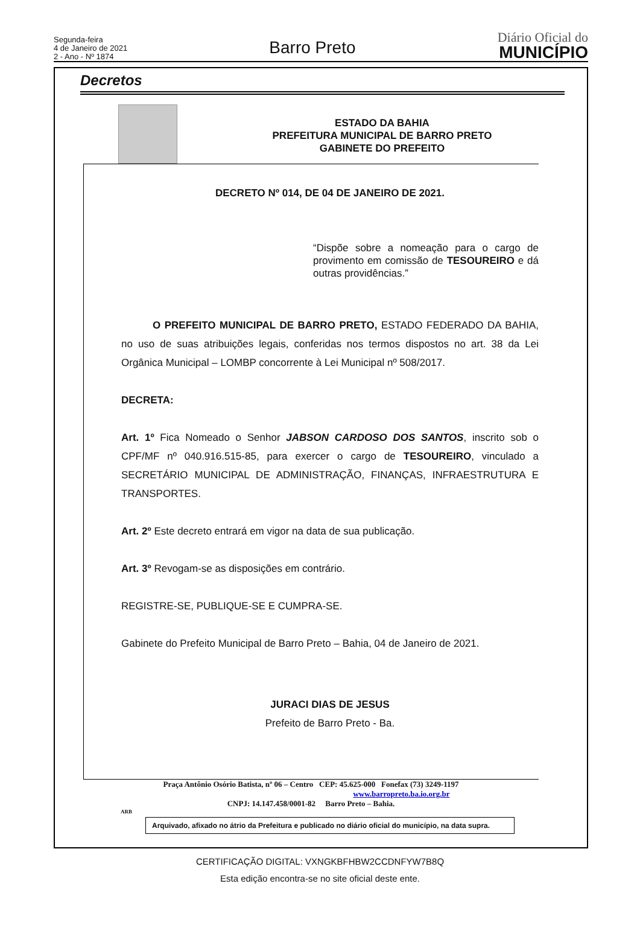Segunda-feira
4 de Janeiro de 2021
2 - Ano - Nº 1874
Barro Preto
Diário Oficial do
MUNICÍPIO
Decretos
ESTADO DA BAHIA
PREFEITURA MUNICIPAL DE BARRO PRETO
GABINETE DO PREFEITO
DECRETO Nº 014, DE 04 DE JANEIRO DE 2021.
“Dispõe sobre a nomeação para o cargo de provimento em comissão de TESOUREIRO e dá outras providências.”
O PREFEITO MUNICIPAL DE BARRO PRETO, ESTADO FEDERADO DA BAHIA, no uso de suas atribuições legais, conferidas nos termos dispostos no art. 38 da Lei Orgânica Municipal – LOMBP concorrente à Lei Municipal nº 508/2017.
DECRETA:
Art. 1º Fica Nomeado o Senhor JABSON CARDOSO DOS SANTOS, inscrito sob o CPF/MF nº 040.916.515-85, para exercer o cargo de TESOUREIRO, vinculado a SECRETÁRIO MUNICIPAL DE ADMINISTRAÇÃO, FINANÇAS, INFRAESTRUTURA E TRANSPORTES.
Art. 2º Este decreto entrará em vigor na data de sua publicação.
Art. 3º Revogam-se as disposições em contrário.
REGISTRE-SE, PUBLIQUE-SE E CUMPRA-SE.
Gabinete do Prefeito Municipal de Barro Preto – Bahia, 04 de Janeiro de 2021.
JURACI DIAS DE JESUS
Prefeito de Barro Preto - Ba.
Praça Antônio Osório Batista, nº 06 – Centro CEP: 45.625-000 Fonefax (73) 3249-1197
www.barropreto.ba.io.org.br
CNPJ: 14.147.458/0001-82 Barro Preto – Bahia.
ARB
Arquivado, afixado no átrio da Prefeitura e publicado no diário oficial do município, na data supra.
CERTIFICAÇÃO DIGITAL: VXNGKBFHBW2CCDNFYW7B8Q
Esta edição encontra-se no site oficial deste ente.